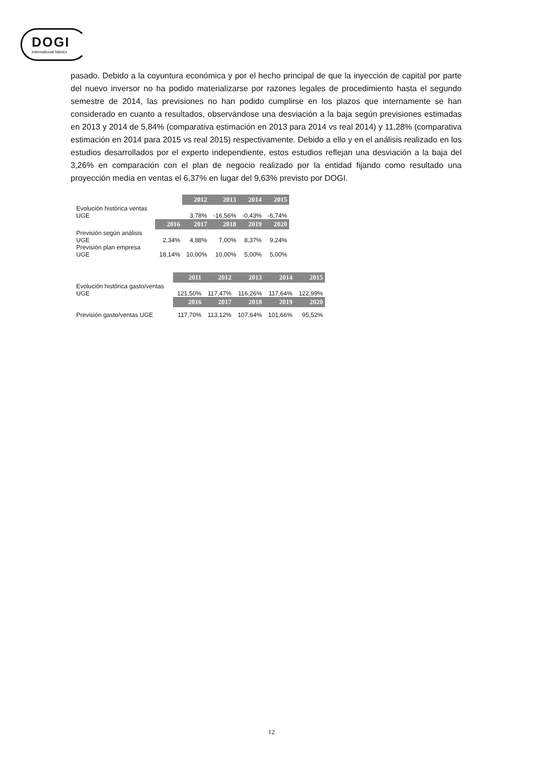DOGI
international fabrics
pasado. Debido a la coyuntura económica y por el hecho principal de que la inyección de capital por parte del nuevo inversor no ha podido materializarse por razones legales de procedimiento hasta el segundo semestre de 2014, las previsiones no han podido cumplirse en los plazos que internamente se han considerado en cuanto a resultados, observándose una desviación a la baja según previsiones estimadas en 2013 y 2014 de 5,84% (comparativa estimación en 2013 para 2014 vs real 2014) y 11,28% (comparativa estimación en 2014 para 2015 vs real 2015) respectivamente. Debido a ello y en el análisis realizado en los estudios desarrollados por el experto independiente, estos estudios reflejan una desviación a la baja del 3,26% en comparación con el plan de negocio realizado por la entidad fijando como resultado una proyección media en ventas el 6,37% en lugar del 9,63% previsto por DOGI.
| | | 2012 | 2013 | 2014 | 2015 |
| Evolución histórica ventas UGE | | 3,78% | -16,56% | -0,43% | -6,74% |
| | 2016 | 2017 | 2018 | 2019 | 2020 |
| Previsión según análisis UGE | 2,34% | 4,88% | 7,00% | 8,37% | 9,24% |
| Previsión plan empresa UGE | 18,14% | 10,00% | 10,00% | 5,00% | 5,00% |
| | 2011 | 2012 | 2013 | 2014 | 2015 |
| Evolución histórica gasto/ventas UGE | 121,50% | 117,47% | 116,26% | 117,64% | 122,99% |
| | 2016 | 2017 | 2018 | 2019 | 2020 |
| Previsión gasto/ventas UGE | 117,70% | 113,12% | 107,64% | 101,66% | 95,52% |
12